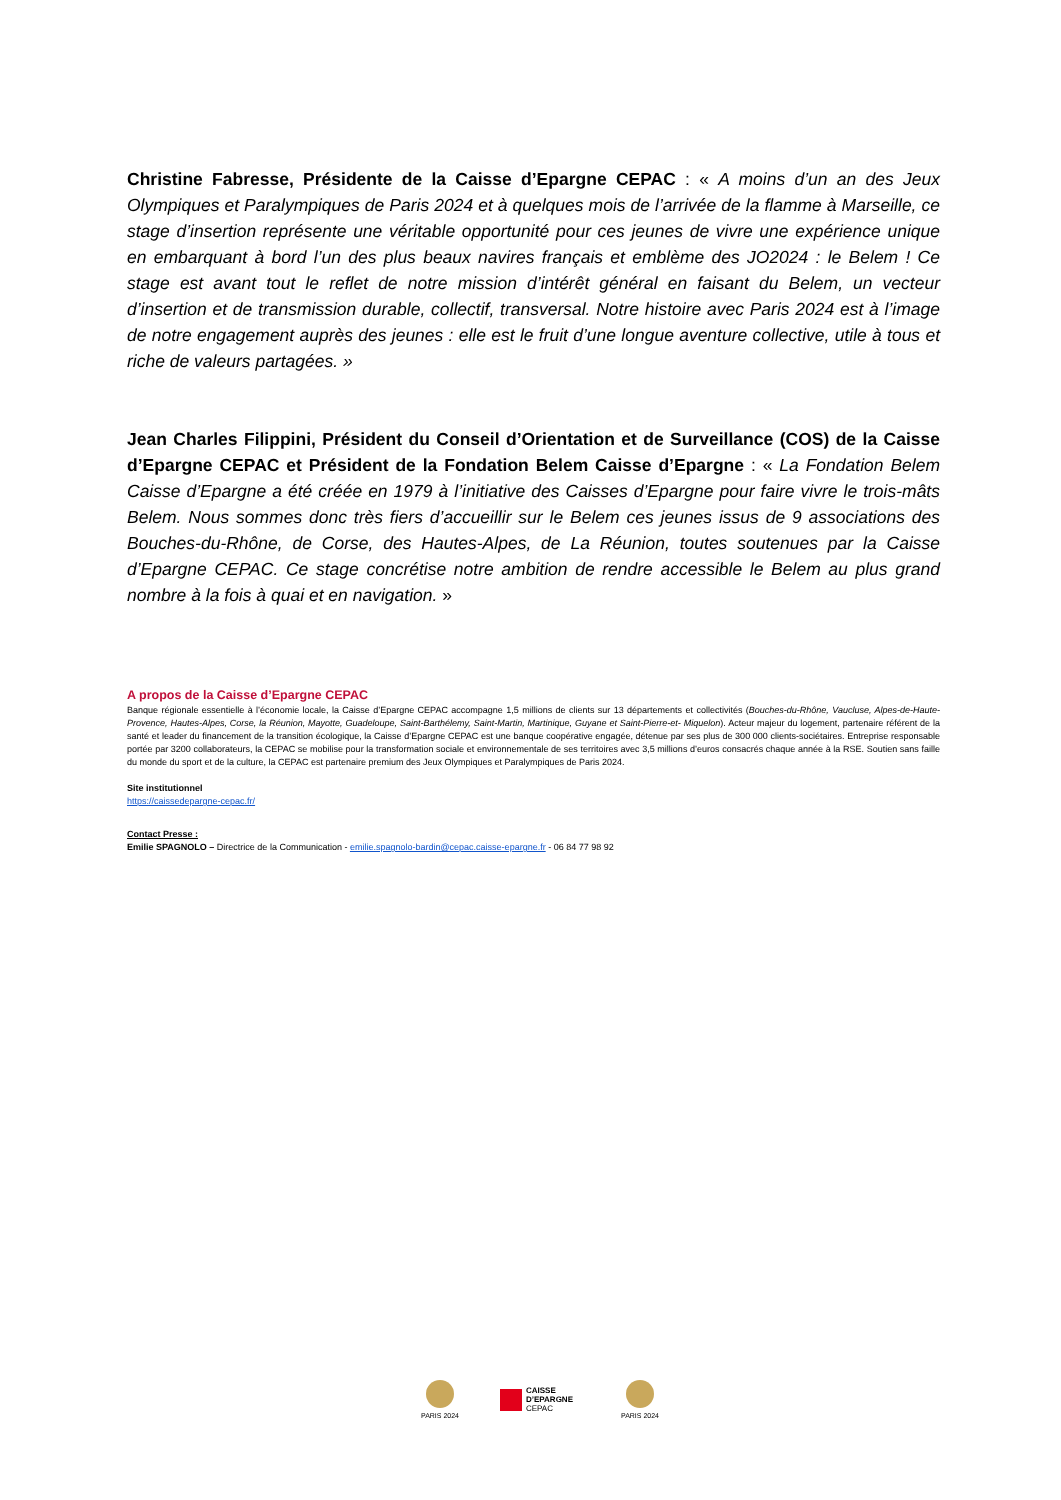Christine Fabresse, Présidente de la Caisse d’Epargne CEPAC : « A moins d’un an des Jeux Olympiques et Paralympiques de Paris 2024 et à quelques mois de l’arrivée de la flamme à Marseille, ce stage d’insertion représente une véritable opportunité pour ces jeunes de vivre une expérience unique en embarquant à bord l’un des plus beaux navires français et emblème des JO2024 : le Belem ! Ce stage est avant tout le reflet de notre mission d’intérêt général en faisant du Belem, un vecteur d’insertion et de transmission durable, collectif, transversal. Notre histoire avec Paris 2024 est à l’image de notre engagement auprès des jeunes : elle est le fruit d’une longue aventure collective, utile à tous et riche de valeurs partagées. »
Jean Charles Filippini, Président du Conseil d’Orientation et de Surveillance (COS) de la Caisse d’Epargne CEPAC et Président de la Fondation Belem Caisse d’Epargne : « La Fondation Belem Caisse d’Epargne a été créée en 1979 à l’initiative des Caisses d’Epargne pour faire vivre le trois-mâts Belem. Nous sommes donc très fiers d’accueillir sur le Belem ces jeunes issus de 9 associations des Bouches-du-Rhône, de Corse, des Hautes-Alpes, de La Réunion, toutes soutenues par la Caisse d’Epargne CEPAC. Ce stage concrétise notre ambition de rendre accessible le Belem au plus grand nombre à la fois à quai et en navigation. »
A propos de la Caisse d’Epargne CEPAC
Banque régionale essentielle à l’économie locale, la Caisse d’Epargne CEPAC accompagne 1,5 millions de clients sur 13 départements et collectivités (Bouches-du-Rhône, Vaucluse, Alpes-de-Haute-Provence, Hautes-Alpes, Corse, la Réunion, Mayotte, Guadeloupe, Saint-Barthélemy, Saint-Martin, Martinique, Guyane et Saint-Pierre-et- Miquelon). Acteur majeur du logement, partenaire référent de la santé et leader du financement de la transition écologique, la Caisse d’Epargne CEPAC est une banque coopérative engagée, détenue par ses plus de 300 000 clients-sociétaires. Entreprise responsable portée par 3200 collaborateurs, la CEPAC se mobilise pour la transformation sociale et environnementale de ses territoires avec 3,5 millions d’euros consacrés chaque année à la RSE. Soutien sans faille du monde du sport et de la culture, la CEPAC est partenaire premium des Jeux Olympiques et Paralympiques de Paris 2024.
Site institutionnel
https://caissedepargne-cepac.fr/
Contact Presse :
Emilie SPAGNOLO – Directrice de la Communication - emilie.spagnolo-bardin@cepac.caisse-epargne.fr - 06 84 77 98 92
PARIS 2024
CAISSE
D’EPARGNE
CEPAC
PARIS 2024